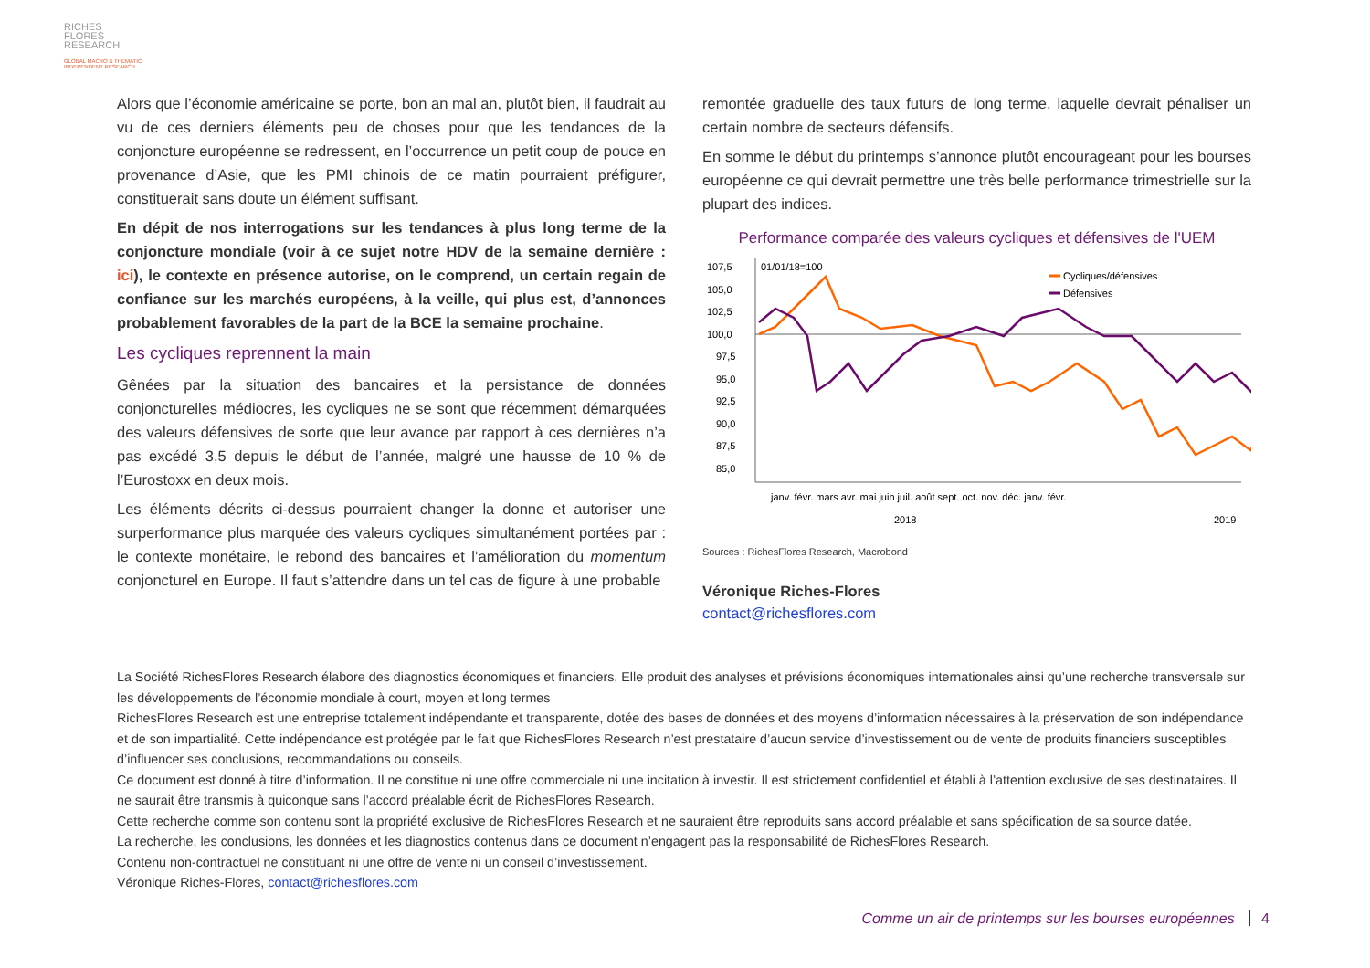RICHES
FLORES
RESEARCH
GLOBAL MACRO & THEMATIC
INDEPENDENT RESEARCH
Alors que l’économie américaine se porte, bon an mal an, plutôt bien, il faudrait au vu de ces derniers éléments peu de choses pour que les tendances de la conjoncture européenne se redressent, en l’occurrence un petit coup de pouce en provenance d’Asie, que les PMI chinois de ce matin pourraient préfigurer, constituerait sans doute un élément suffisant.
En dépit de nos interrogations sur les tendances à plus long terme de la conjoncture mondiale (voir à ce sujet notre HDV de la semaine dernière : ici), le contexte en présence autorise, on le comprend, un certain regain de confiance sur les marchés européens, à la veille, qui plus est, d’annonces probablement favorables de la part de la BCE la semaine prochaine.
Les cycliques reprennent la main
Gênées par la situation des bancaires et la persistance de données conjoncturelles médiocres, les cycliques ne se sont que récemment démarquées des valeurs défensives de sorte que leur avance par rapport à ces dernières n’a pas excédé 3,5 depuis le début de l’année, malgré une hausse de 10 % de l’Eurostoxx en deux mois.
Les éléments décrits ci-dessus pourraient changer la donne et autoriser une surperformance plus marquée des valeurs cycliques simultanément portées par : le contexte monétaire, le rebond des bancaires et l’amélioration du momentum conjoncturel en Europe. Il faut s’attendre dans un tel cas de figure à une probable
remontée graduelle des taux futurs de long terme, laquelle devrait pénaliser un certain nombre de secteurs défensifs.
En somme le début du printemps s’annonce plutôt encourageant pour les bourses européenne ce qui devrait permettre une très belle performance trimestrielle sur la plupart des indices.
Performance comparée des valeurs cycliques et défensives de l'UEM
107,5
105,0
102,5
100,0
97,5
95,0
92,5
90,0
87,5
85,0
01/01/18=100
Cycliques/défensives
Défensives
janv. févr. mars avr. mai juin juil. août sept. oct. nov. déc. janv. févr.
2018
2019
Sources : RichesFlores Research, Macrobond
Véronique Riches-Flores
contact@richesflores.com
La Société RichesFlores Research élabore des diagnostics économiques et financiers. Elle produit des analyses et prévisions économiques internationales ainsi qu’une recherche transversale sur les développements de l’économie mondiale à court, moyen et long termes
RichesFlores Research est une entreprise totalement indépendante et transparente, dotée des bases de données et des moyens d’information nécessaires à la préservation de son indépendance et de son impartialité. Cette indépendance est protégée par le fait que RichesFlores Research n’est prestataire d’aucun service d’investissement ou de vente de produits financiers susceptibles d’influencer ses conclusions, recommandations ou conseils.
Ce document est donné à titre d’information. Il ne constitue ni une offre commerciale ni une incitation à investir. Il est strictement confidentiel et établi à l’attention exclusive de ses destinataires. Il ne saurait être transmis à quiconque sans l’accord préalable écrit de RichesFlores Research.
Cette recherche comme son contenu sont la propriété exclusive de RichesFlores Research et ne sauraient être reproduits sans accord préalable et sans spécification de sa source datée.
La recherche, les conclusions, les données et les diagnostics contenus dans ce document n’engagent pas la responsabilité de RichesFlores Research.
Contenu non-contractuel ne constituant ni une offre de vente ni un conseil d’investissement.
Véronique Riches-Flores, contact@richesflores.com
Comme un air de printemps sur les bourses européennes 4